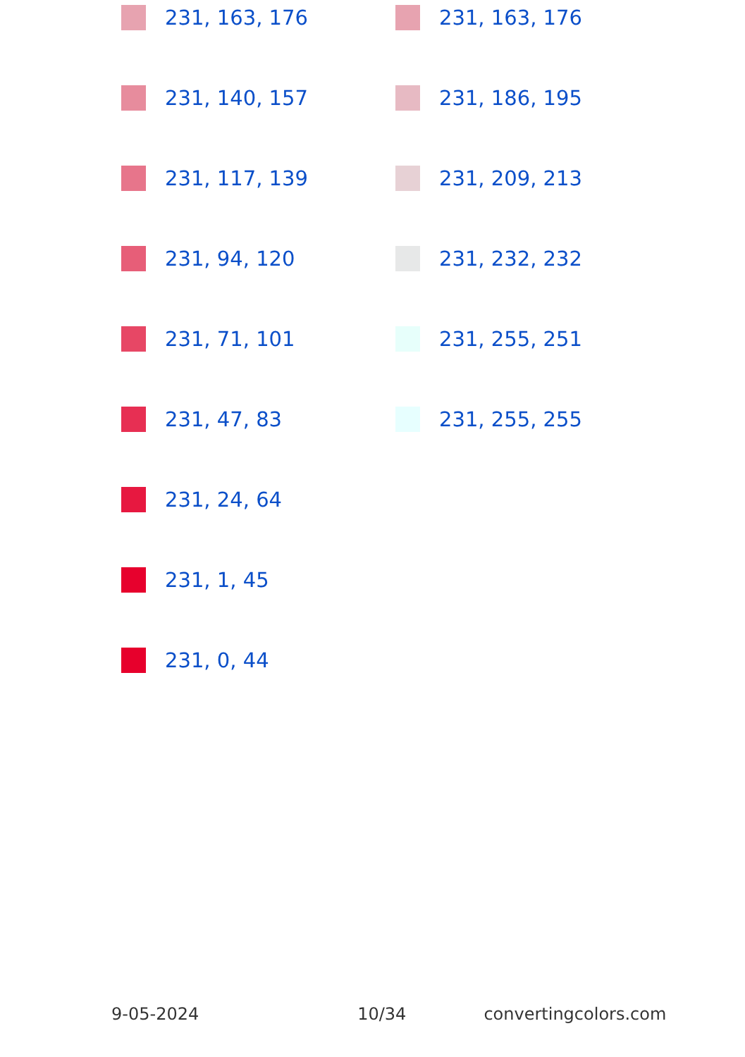231, 163, 176
231, 140, 157
231, 117, 139
231, 94, 120
231, 71, 101
231, 47, 83
231, 24, 64
231, 1, 45
231, 0, 44
231, 163, 176
231, 186, 195
231, 209, 213
231, 232, 232
231, 255, 251
231, 255, 255
9-05-2024 10/34 convertingcolors.com